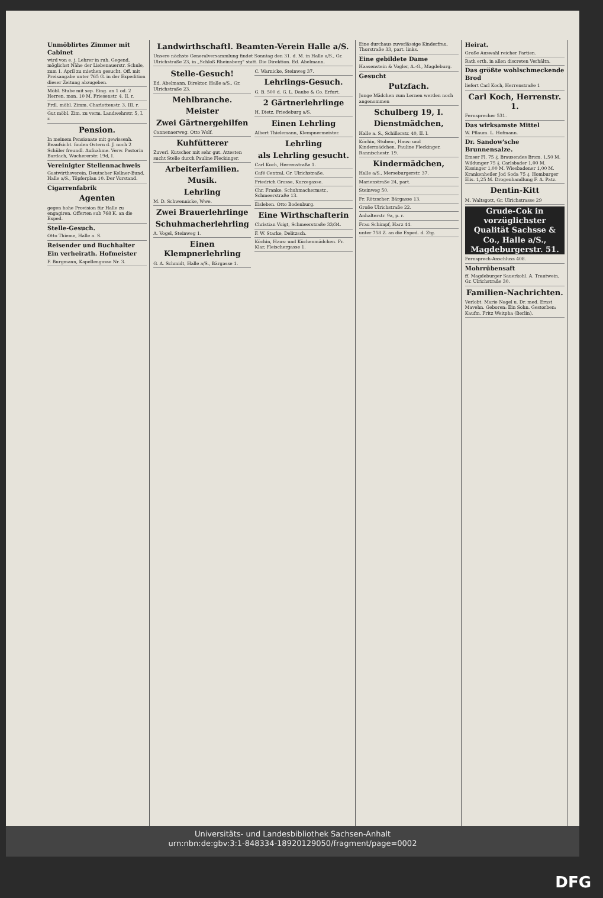Unmöblirtes Zimmer mit Cabinet
wird von e. j. Lehrer in ruh. Gegend, möglichst Nähe der Liebenauerstr. Schule, zum 1. April zu miethen gesucht. Off. mit Preisangabe unter 765 G. in der Expedition dieser Zeitung abzugeben.
Möbl. Stube mit sep. Eing. an 1 od. 2 Herren, mon. 10 M. Friesenstr. 4. II. r.
Frdl. möbl. Zimm. Charlottenstr. 3, III. r.
Gut möbl. Zim. zu verm. Landwehrstr. 5, I. r.
Pension.
In meinem Pensionate mit gewissenh. Beaufsicht. finden Ostern d. J. noch 2 Schüler freundl. Aufnahme. Verw. Pastorin Bardach, Wuchererstr. 19d, I.
Vereinigter Stellennachweis
Gastwirthsverein, Deutscher Kellner-Bund, Halle a/S., Töpferplan 10. Der Vorstand.
Cigarrenfabrik
Agenten
gegen hohe Provision für Halle zu engagiren. Offerten sub 768 K. an die Exped.
Stelle-Gesuch.
Otto Thieme, Halle a. S.
Reisender und Buchhalter
Ein verheirath. Hofmeister
F. Burgmann, Kapellengasse Nr. 3.
Landwirthschaftl. Beamten-Verein Halle a/S.
Unsere nächste Generalversammlung findet Sonntag den 31. d. M. in Halle a/S., Gr. Ulrichstraße 23, in „Schloß Rheinsberg" statt. Die Direktion. Ed. Abelmann.
Stelle-Gesuch!
Ed. Abelmann, Direktor, Halle a/S., Gr. Ulrichstraße 23.
Mehlbranche.
Meister
Zwei Gärtnergehilfen
Cannenaerweg. Otto Wolf.
Kuhfütterer
Zuverl. Kutscher mit sehr gut. Attesten sucht Stelle durch Pauline Fleckinger.
Arbeiterfamilien.
Musik.
Lehrling
M. D. Schwennicke, Wwe.
Zwei Brauerlehrlinge
Schuhmacherlehrling
A. Vogel, Steinweg 1.
Einen Klempnerlehrling
G. A. Schmidt, Halle a/S., Bärgasse 1.
C. Warnicke, Steinweg 37.
Lehrlings-Gesuch.
G. B. 500 d. G. L. Daube & Co. Erfurt.
2 Gärtnerlehrlinge
H. Dietz, Friedeburg a/S.
Einen Lehrling
Albert Thielemann, Klempnermeister.
Lehrling
als Lehrling gesucht.
Carl Koch, Herrenstraße 1.
Café Central, Gr. Ulrichstraße.
Friedrich Grosse, Kurzegasse.
Chr. Franke, Schuhmachermstr., Schmeerstraße 13.
Eisleben. Otto Bodenburg.
Eine Wirthschafterin
Christian Voigt, Schmeerstraße 33/34.
F. W. Starke, Delitzsch.
Köchin, Haus- und Küchenmädchen. Fr. Klar, Fleischergasse 1.
Eine durchaus zuverlässige Kinderfrau. Thorstraße 33, part. links.
Eine gebildete Dame
Haasenstein & Vogler, A.-G., Magdeburg.
Gesucht
Putzfach.
Junge Mädchen zum Lernen werden noch angenommen
Schulberg 19, I.
Dienstmädchen,
Halle a. S., Schillerstr. 40, II. l.
Köchin, Stuben-, Haus- und Kindermädchen. Pauline Fleckinger, Rannischestr. 19.
Kindermädchen,
Halle a/S., Merseburgerstr. 37.
Marienstraße 24, part.
Steinweg 50.
Fr. Rötzscher, Bärgasse 13.
Große Ulrichstraße 22.
Anhalterstr. 9a, p. r.
Frau Schimpf, Harz 44.
unter 758 Z. an die Exped. d. Ztg.
Heirat.
Große Auswahl reicher Partien.
Rath erth. in allen discreten Verhältn.
Das größte wohlschmeckende Brod
liefert Carl Koch, Herrenstraße 1
Carl Koch, Herrenstr. 1.
Fernsprecher 531.
Das wirksamste Mittel
W. Pflaum. L. Hofmann.
Dr. Sandow'sche Brunnensalze.
Emser Fl. 75 ₰. Brausendes Brom. 1,50 M. Wildunger 75 ₰. Carlsbader 1,00 M. Kissinger 1,00 M. Wiesbadener 1,00 M. Krankenheiler Jod Soda 75 ₰. Homburger Elis. 1,25 M. Drogenhandlung F. A. Patz.
Dentin-Kitt
M. Waltsgott, Gr. Ulrichstrasse 29
Grude-Cok in vorzüglichster Qualität Sachsse & Co., Halle a/S., Magdeburgerstr. 51.
Fernsprech-Anschluss 408.
Mohrrübensaft
ff. Magdeburger Sauerkohl. A. Trautwein, Gr. Ulrichstraße 30.
Familien-Nachrichten.
Verlobt: Marie Nagel u. Dr. med. Ernst Mavehn. Geboren: Ein Sohn. Gestorben: Kaufm. Fritz Weitpha (Berlin).
Universitäts- und Landesbibliothek Sachsen-Anhalt
urn:nbn:de:gbv:3:1-848334-18920129050/fragment/page=0002
DFG